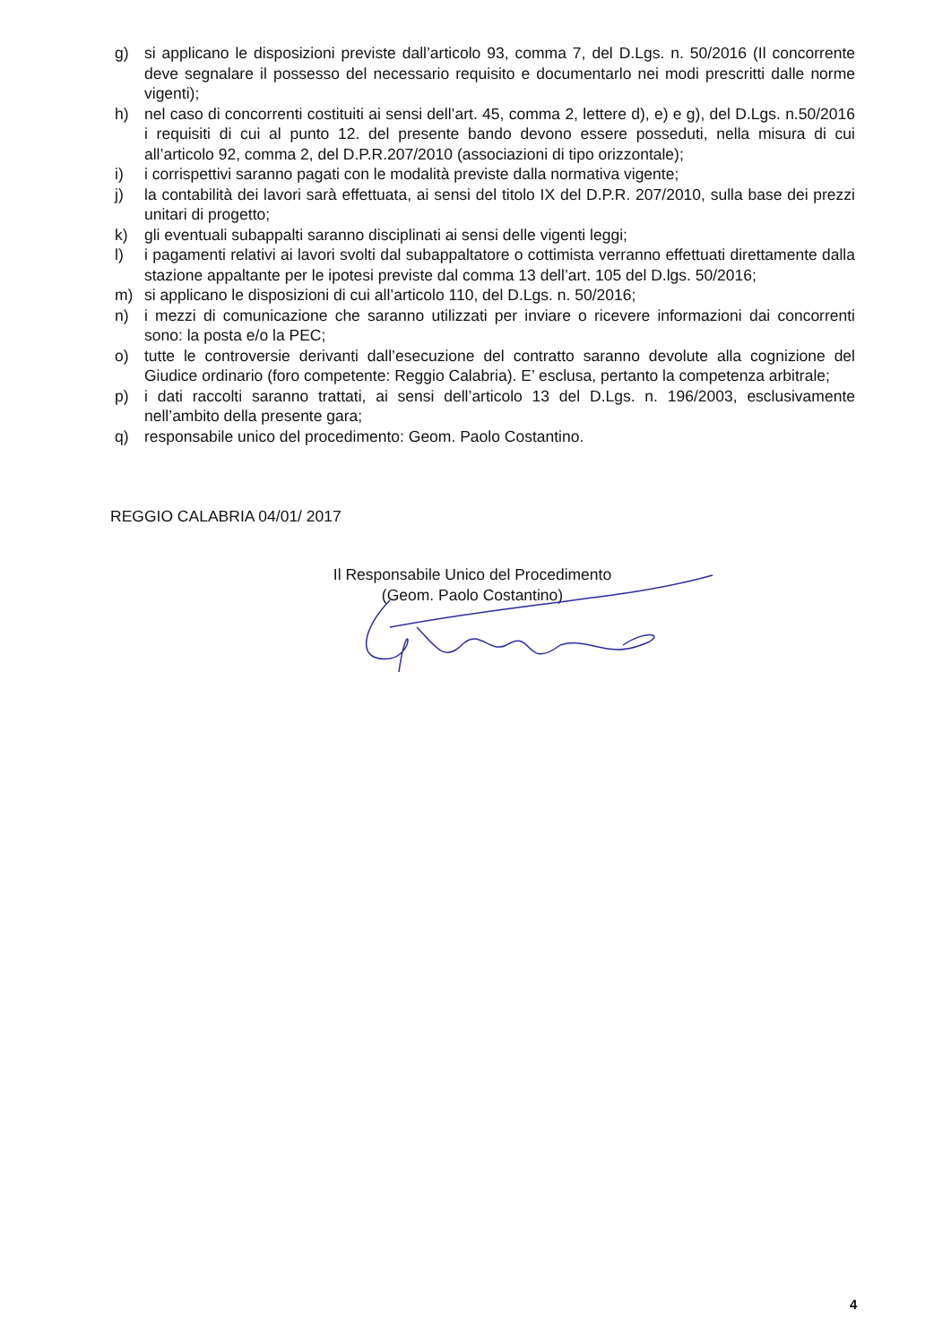g) si applicano le disposizioni previste dall’articolo 93, comma 7, del D.Lgs. n. 50/2016 (Il concorrente deve segnalare il possesso del necessario requisito e documentarlo nei modi prescritti dalle norme vigenti);
h) nel caso di concorrenti costituiti ai sensi dell’art. 45, comma 2, lettere d), e) e g), del D.Lgs. n.50/2016 i requisiti di cui al punto 12. del presente bando devono essere posseduti, nella misura di cui all’articolo 92, comma 2, del D.P.R.207/2010 (associazioni di tipo orizzontale);
i) i corrispettivi saranno pagati con le modalità previste dalla normativa vigente;
j) la contabilità dei lavori sarà effettuata, ai sensi del titolo IX del D.P.R. 207/2010, sulla base dei prezzi unitari di progetto;
k) gli eventuali subappalti saranno disciplinati ai sensi delle vigenti leggi;
l) i pagamenti relativi ai lavori svolti dal subappaltatore o cottimista verranno effettuati direttamente dalla stazione appaltante per le ipotesi previste dal comma 13 dell’art. 105 del D.lgs. 50/2016;
m) si applicano le disposizioni di cui all’articolo 110, del D.Lgs. n. 50/2016;
n) i mezzi di comunicazione che saranno utilizzati per inviare o ricevere informazioni dai concorrenti sono: la posta e/o la PEC;
o) tutte le controversie derivanti dall’esecuzione del contratto saranno devolute alla cognizione del Giudice ordinario (foro competente: Reggio Calabria). E’ esclusa, pertanto la competenza arbitrale;
p) i dati raccolti saranno trattati, ai sensi dell’articolo 13 del D.Lgs. n. 196/2003, esclusivamente nell’ambito della presente gara;
q) responsabile unico del procedimento: Geom. Paolo Costantino.
REGGIO CALABRIA 04/01/ 2017
Il Responsabile Unico del Procedimento
(Geom. Paolo Costantino)
4